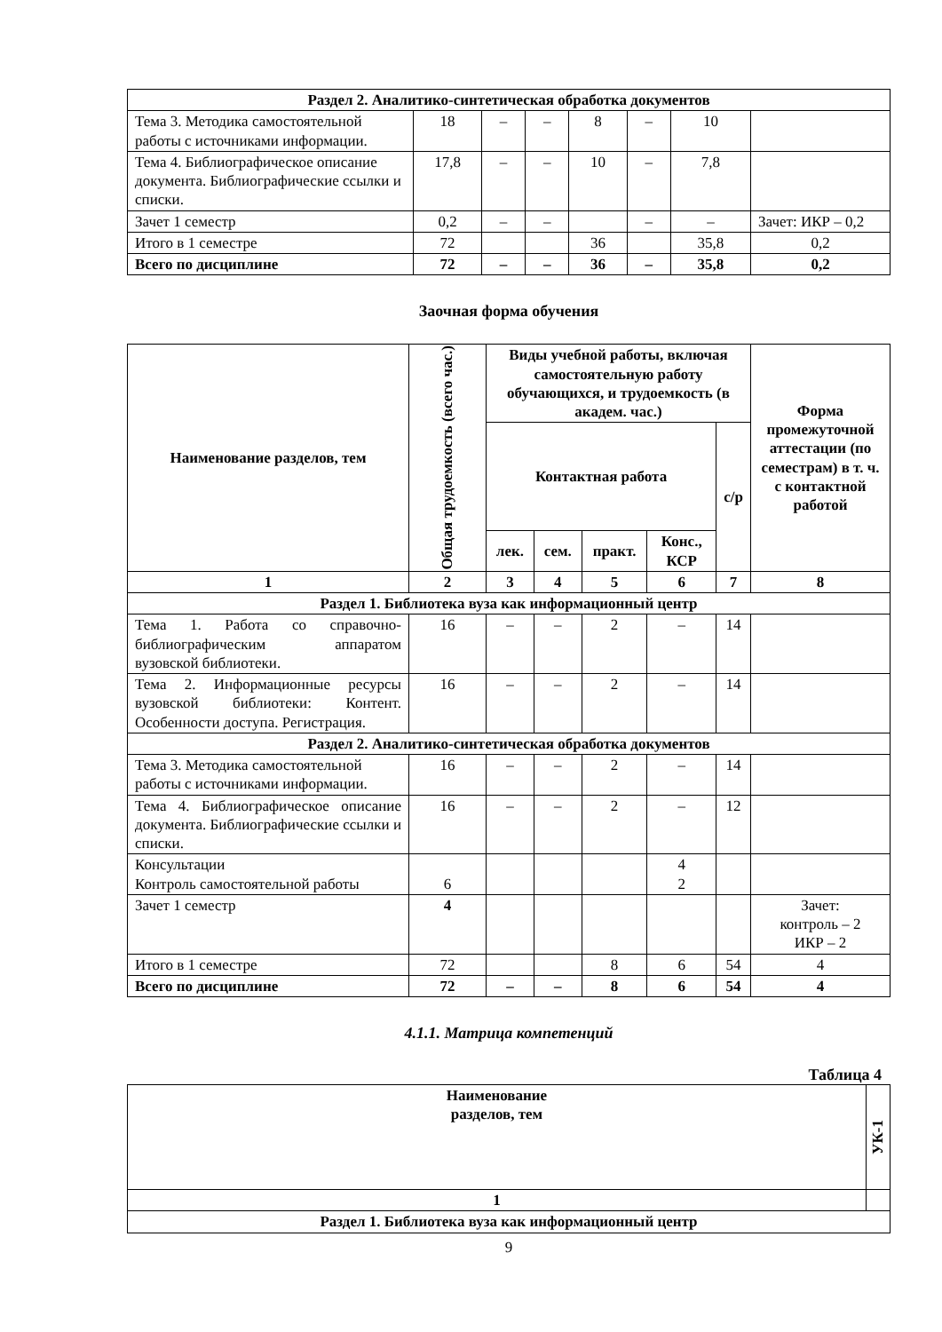| Раздел 2. Аналитико-синтетическая обработка документов | | | | | | | |
| Тема 3. Методика самостоятельной работы с источниками информации. | 18 | – | – | 8 | – | 10 | |
| Тема 4. Библиографическое описание документа. Библиографические ссылки и списки. | 17,8 | – | – | 10 | – | 7,8 | |
| Зачет 1 семестр | 0,2 | – | – | | – | – | Зачет: ИКР – 0,2 |
| Итого в 1 семестре | 72 | | | 36 | | 35,8 | 0,2 |
| Всего по дисциплине | 72 | – | – | 36 | – | 35,8 | 0,2 |
Заочная форма обучения
| Наименование разделов, тем | Общая трудоемкость (всего час.) | Виды учебной работы, включая самостоятельную работу обучающихся, и трудоемкость (в академ. час.) | | | | | Форма промежуточной аттестации (по семестрам) в т. ч. с контактной работой |
| --- | --- | --- | --- | --- | --- | --- | --- |
| | | Контактная работа | | | | с/р | |
| | | лек. | сем. | практ. | Конс., КСР | | |
| 1 | 2 | 3 | 4 | 5 | 6 | 7 | 8 |
| Раздел 1. Библиотека вуза как информационный центр | | | | | | | |
| Тема 1. Работа со справочно-библиографическим аппаратом вузовской библиотеки. | 16 | – | – | 2 | – | 14 | |
| Тема 2. Информационные ресурсы вузовской библиотеки: Контент. Особенности доступа. Регистрация. | 16 | – | – | 2 | – | 14 | |
| Раздел 2. Аналитико-синтетическая обработка документов | | | | | | | |
| Тема 3. Методика самостоятельной работы с источниками информации. | 16 | – | – | 2 | – | 14 | |
| Тема 4. Библиографическое описание документа. Библиографические ссылки и списки. | 16 | – | – | 2 | – | 12 | |
| Консультации Контроль самостоятельной работы | 6 | | | | 4 2 | | |
| Зачет 1 семестр | 4 | | | | | | Зачет: контроль – 2 ИКР – 2 |
| Итого в 1 семестре | 72 | | | 8 | 6 | 54 | 4 |
| Всего по дисциплине | 72 | – | – | 8 | 6 | 54 | 4 |
4.1.1. Матрица компетенций
Таблица 4
| Наименование разделов, тем | УК-1 |
| --- | --- |
| 1 | |
| Раздел 1. Библиотека вуза как информационный центр | |
9